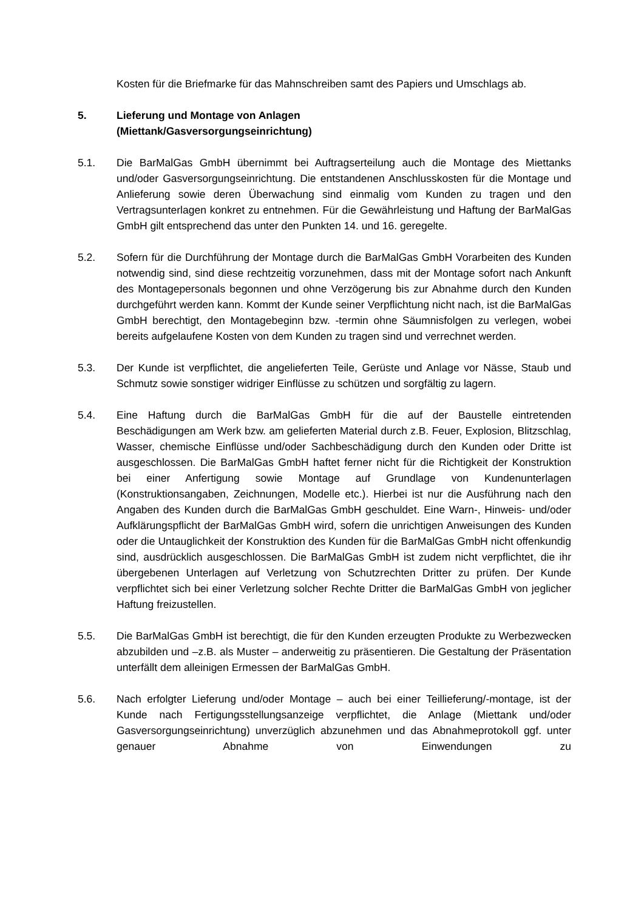Kosten für die Briefmarke für das Mahnschreiben samt des Papiers und Umschlags ab.
5. Lieferung und Montage von Anlagen
(Miettank/Gasversorgungseinrichtung)
5.1. Die BarMalGas GmbH übernimmt bei Auftragserteilung auch die Montage des Miettanks und/oder Gasversorgungseinrichtung. Die entstandenen Anschlusskosten für die Montage und Anlieferung sowie deren Überwachung sind einmalig vom Kunden zu tragen und den Vertragsunterlagen konkret zu entnehmen. Für die Gewährleistung und Haftung der BarMalGas GmbH gilt entsprechend das unter den Punkten 14. und 16. geregelte.
5.2. Sofern für die Durchführung der Montage durch die BarMalGas GmbH Vorarbeiten des Kunden notwendig sind, sind diese rechtzeitig vorzunehmen, dass mit der Montage sofort nach Ankunft des Montagepersonals begonnen und ohne Verzögerung bis zur Abnahme durch den Kunden durchgeführt werden kann. Kommt der Kunde seiner Verpflichtung nicht nach, ist die BarMalGas GmbH berechtigt, den Montagebeginn bzw. -termin ohne Säumnisfolgen zu verlegen, wobei bereits aufgelaufene Kosten von dem Kunden zu tragen sind und verrechnet werden.
5.3. Der Kunde ist verpflichtet, die angelieferten Teile, Gerüste und Anlage vor Nässe, Staub und Schmutz sowie sonstiger widriger Einflüsse zu schützen und sorgfältig zu lagern.
5.4. Eine Haftung durch die BarMalGas GmbH für die auf der Baustelle eintretenden Beschädigungen am Werk bzw. am gelieferten Material durch z.B. Feuer, Explosion, Blitzschlag, Wasser, chemische Einflüsse und/oder Sachbeschädigung durch den Kunden oder Dritte ist ausgeschlossen. Die BarMalGas GmbH haftet ferner nicht für die Richtigkeit der Konstruktion bei einer Anfertigung sowie Montage auf Grundlage von Kundenunterlagen (Konstruktionsangaben, Zeichnungen, Modelle etc.). Hierbei ist nur die Ausführung nach den Angaben des Kunden durch die BarMalGas GmbH geschuldet. Eine Warn-, Hinweis- und/oder Aufklärungspflicht der BarMalGas GmbH wird, sofern die unrichtigen Anweisungen des Kunden oder die Untauglichkeit der Konstruktion des Kunden für die BarMalGas GmbH nicht offenkundig sind, ausdrücklich ausgeschlossen. Die BarMalGas GmbH ist zudem nicht verpflichtet, die ihr übergebenen Unterlagen auf Verletzung von Schutzrechten Dritter zu prüfen. Der Kunde verpflichtet sich bei einer Verletzung solcher Rechte Dritter die BarMalGas GmbH von jeglicher Haftung freizustellen.
5.5. Die BarMalGas GmbH ist berechtigt, die für den Kunden erzeugten Produkte zu Werbezwecken abzubilden und –z.B. als Muster – anderweitig zu präsentieren. Die Gestaltung der Präsentation unterfällt dem alleinigen Ermessen der BarMalGas GmbH.
5.6. Nach erfolgter Lieferung und/oder Montage – auch bei einer Teillieferung/-montage, ist der Kunde nach Fertigungsstellungsanzeige verpflichtet, die Anlage (Miettank und/oder Gasversorgungseinrichtung) unverzüglich abzunehmen und das Abnahmeprotokoll ggf. unter genauer Abnahme von Einwendungen zu